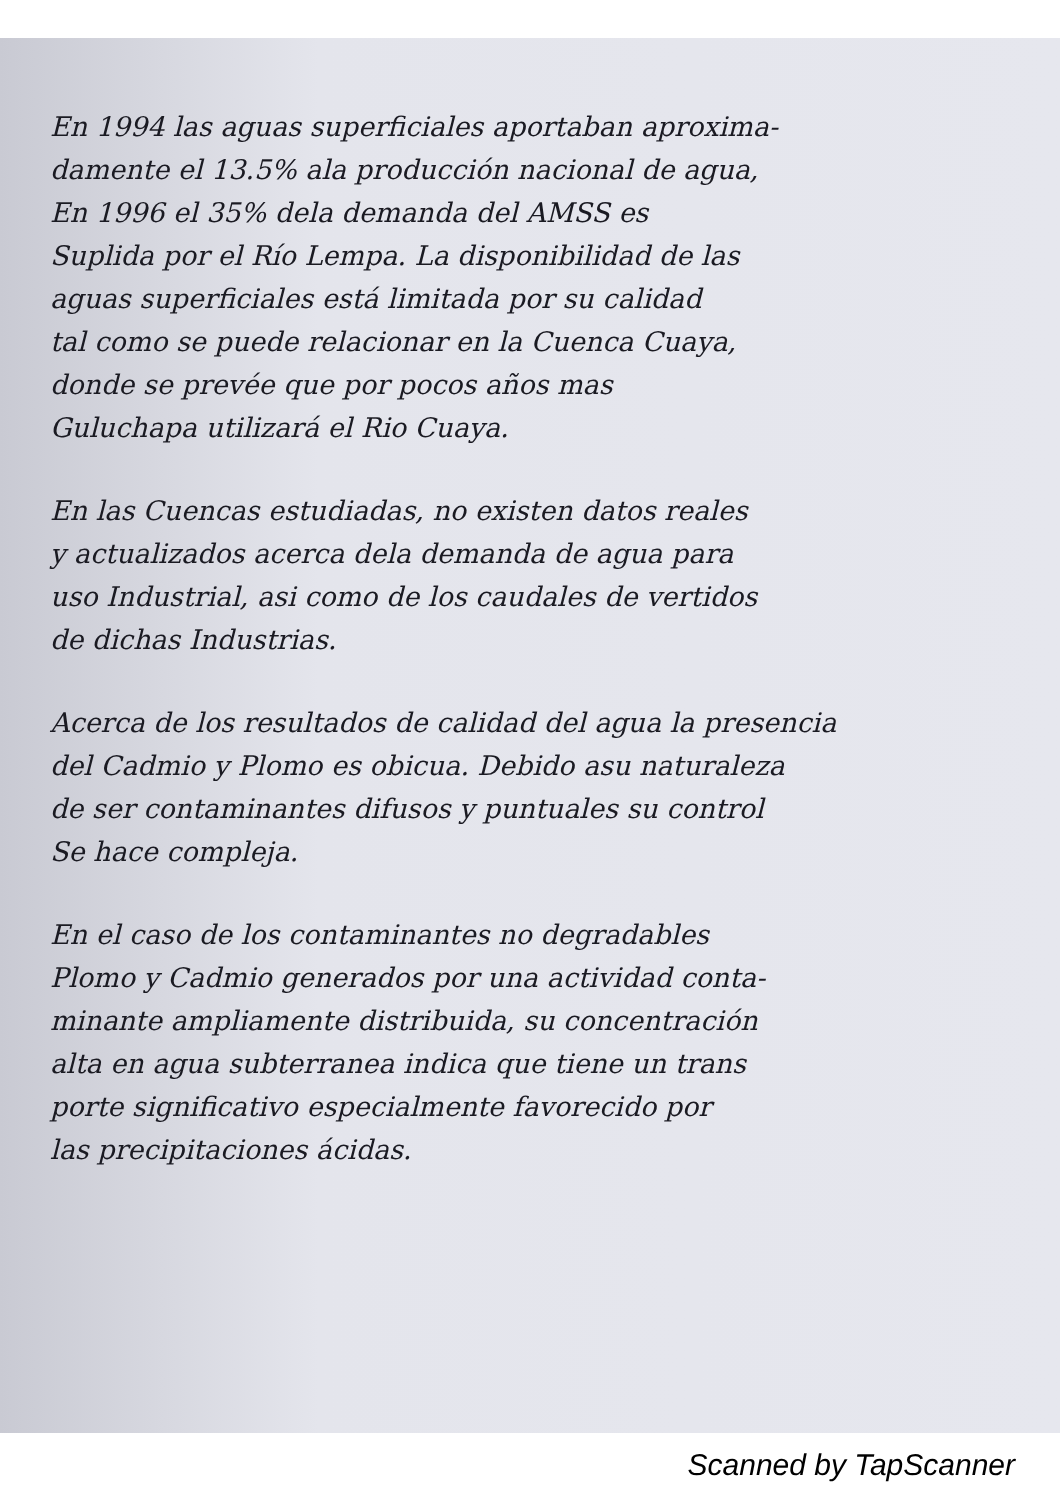En 1994 las aguas superficiales aportaban aproxima-
damente el 13.5% ala producción nacional de agua,
En 1996 el 35% dela demanda del AMSS es
Suplida por el Río Lempa. La disponibilidad de las
aguas superficiales está limitada por su calidad
tal como se puede relacionar en la Cuenca Cuaya,
donde se prevée que por pocos años mas
Guluchapa utilizará el Rio Cuaya.
En las Cuencas estudiadas, no existen datos reales
y actualizados acerca dela demanda de agua para
uso Industrial, asi como de los caudales de vertidos
de dichas Industrias.
Acerca de los resultados de calidad del agua la presencia
del Cadmio y Plomo es obicua. Debido asu naturaleza
de ser contaminantes difusos y puntuales su control
Se hace compleja.
En el caso de los contaminantes no degradables
Plomo y Cadmio generados por una actividad conta-
minante ampliamente distribuida, su concentración
alta en agua subterranea indica que tiene un trans
porte significativo especialmente favorecido por
las precipitaciones ácidas.
Scanned by TapScanner